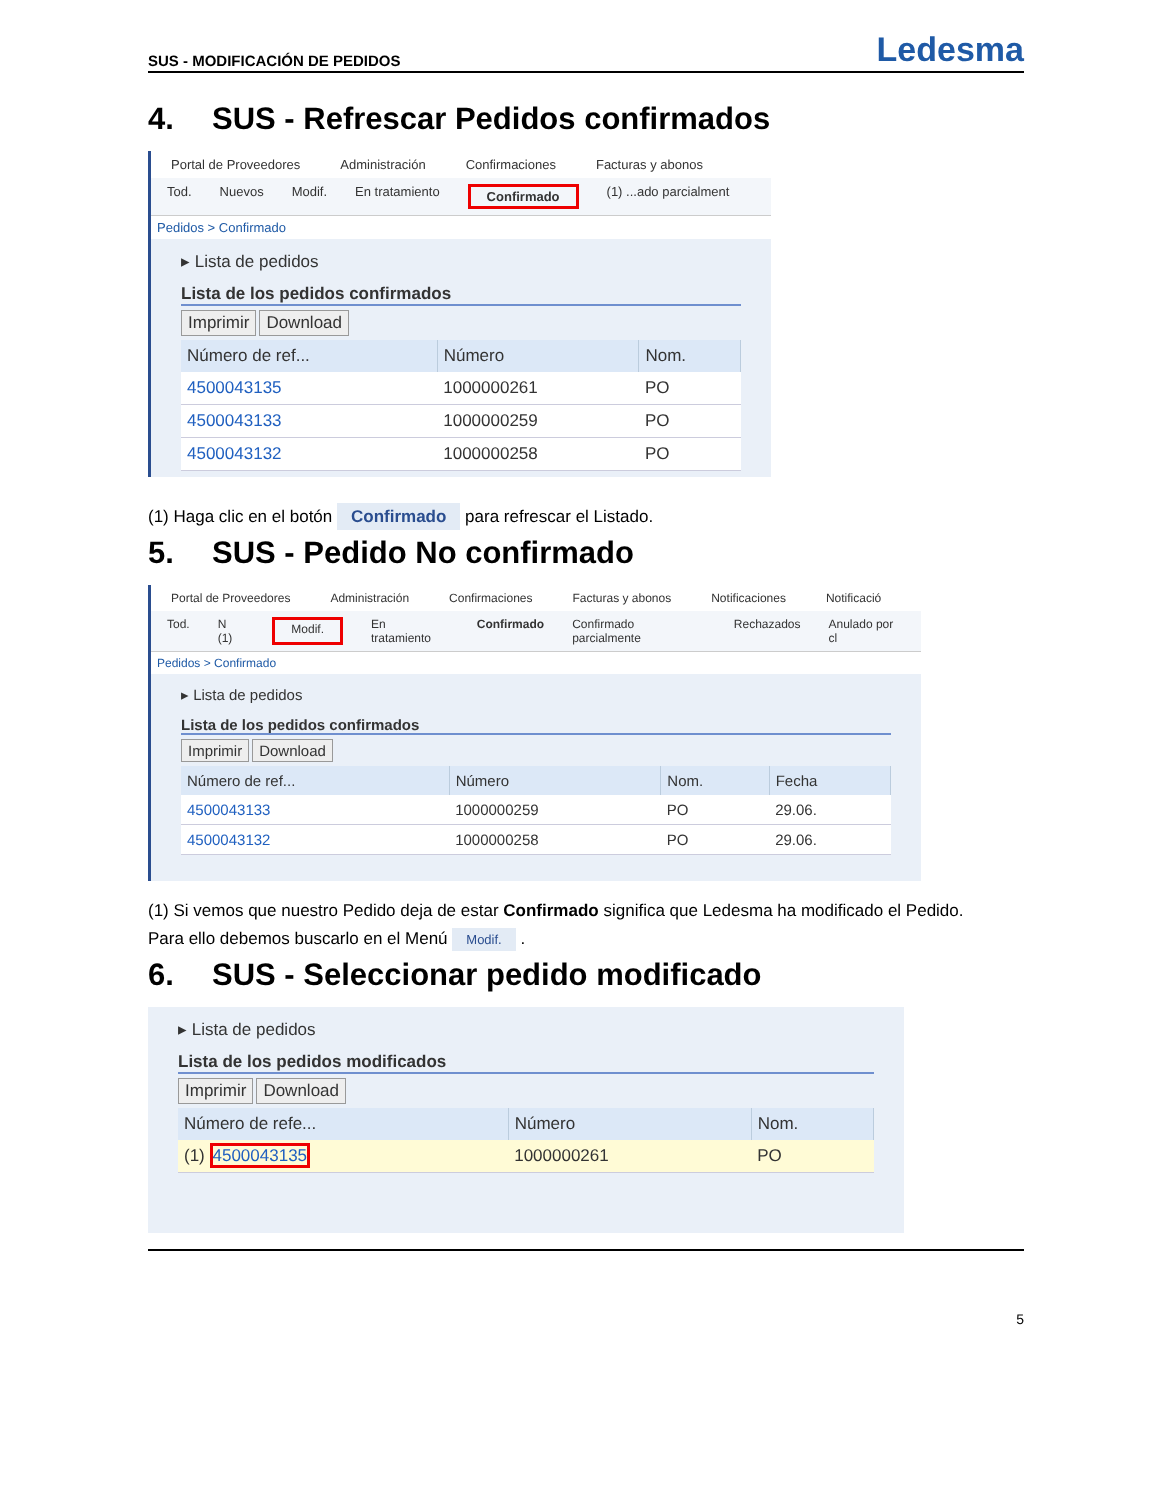SUS - MODIFICACIÓN DE PEDIDOS Ledesma
4. SUS - Refrescar Pedidos confirmados
Portal de Proveedores Administración Confirmaciones Facturas y abonos
Tod. Nuevos Modif. En tratamiento Confirmado (1) ...ado parcialment
Pedidos > Confirmado
▸ Lista de pedidos
Lista de los pedidos confirmados
Imprimir Download
| Número de ref... | Número | Nom. |
| --- | --- | --- |
| 4500043135 | 1000000261 | PO |
| 4500043133 | 1000000259 | PO |
| 4500043132 | 1000000258 | PO |
(1) Haga clic en el botón Confirmado para refrescar el Listado.
5. SUS - Pedido No confirmado
Portal de Proveedores Administración Confirmaciones Facturas y abonos Notificaciones Notificació
Tod. N (1) Modif. En tratamiento Confirmado Confirmado parcialmente Rechazados Anulado por cl
Pedidos > Confirmado
▸ Lista de pedidos
Lista de los pedidos confirmados
Imprimir Download
| Número de ref... | Número | Nom. | Fecha |
| --- | --- | --- | --- |
| 4500043133 | 1000000259 | PO | 29.06. |
| 4500043132 | 1000000258 | PO | 29.06. |
(1) Si vemos que nuestro Pedido deja de estar Confirmado significa que Ledesma ha modificado el Pedido.
Para ello debemos buscarlo en el Menú Modif. .
6. SUS - Seleccionar pedido modificado
▸ Lista de pedidos
Lista de los pedidos modificados
Imprimir Download
| Número de refe... | Número | Nom. |
| --- | --- | --- |
| (1) 4500043135 | 1000000261 | PO |
5